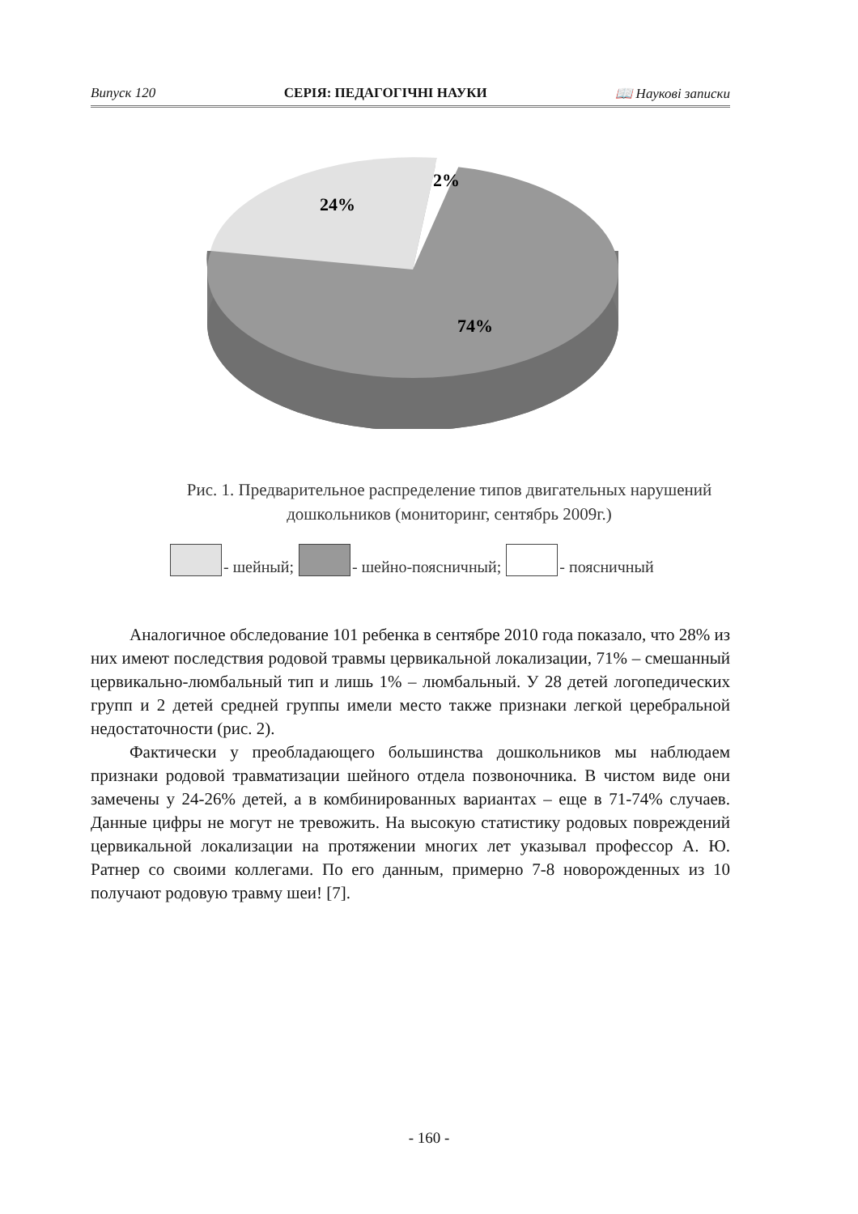Випуск 120 СЕРІЯ: ПЕДАГОГІЧНІ НАУКИ 📖 Наукові записки
24%
2%
74%
Рис. 1. Предварительное распределение типов двигательных нарушений дошкольников (мониторинг, сентябрь 2009г.)
- шейный; - шейно-поясничный; - поясничный
Аналогичное обследование 101 ребенка в сентябре 2010 года показало, что 28% из них имеют последствия родовой травмы цервикальной локализации, 71% – смешанный цервикально-люмбальный тип и лишь 1% – люмбальный. У 28 детей логопедических групп и 2 детей средней группы имели место также признаки легкой церебральной недостаточности (рис. 2).
Фактически у преобладающего большинства дошкольников мы наблюдаем признаки родовой травматизации шейного отдела позвоночника. В чистом виде они замечены у 24-26% детей, а в комбинированных вариантах – еще в 71-74% случаев. Данные цифры не могут не тревожить. На высокую статистику родовых повреждений цервикальной локализации на протяжении многих лет указывал профессор А. Ю. Ратнер со своими коллегами. По его данным, примерно 7-8 новорожденных из 10 получают родовую травму шеи! [7].
- 160 -